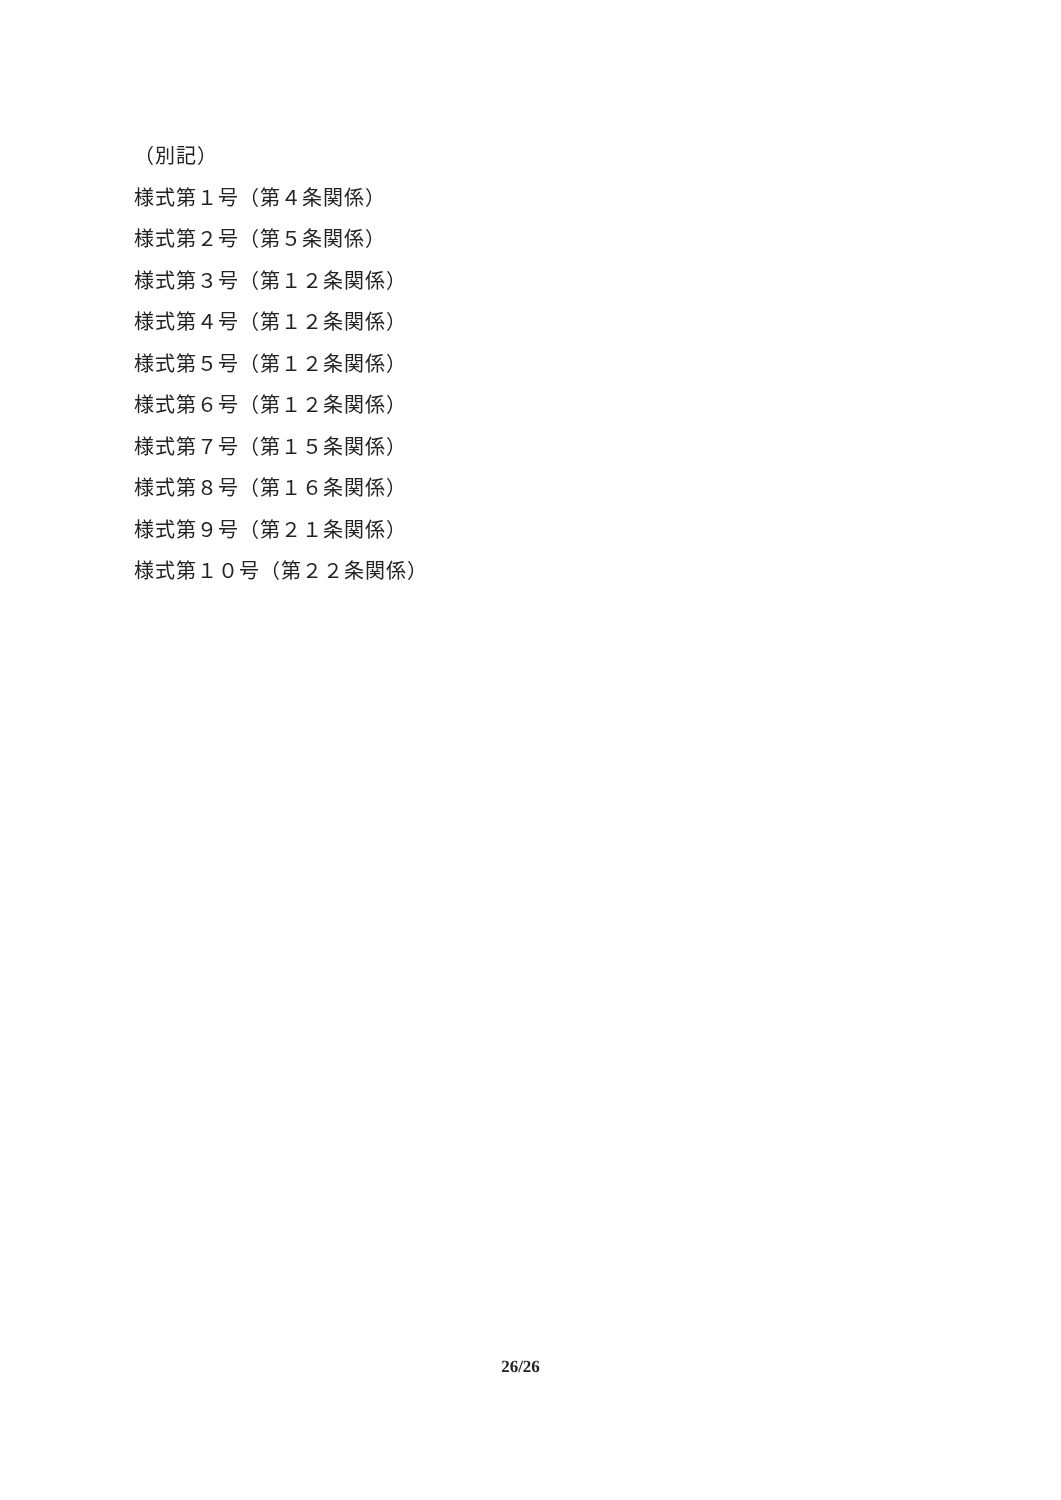（別記）
様式第１号（第４条関係）
様式第２号（第５条関係）
様式第３号（第１２条関係）
様式第４号（第１２条関係）
様式第５号（第１２条関係）
様式第６号（第１２条関係）
様式第７号（第１５条関係）
様式第８号（第１６条関係）
様式第９号（第２１条関係）
様式第１０号（第２２条関係）
26/26